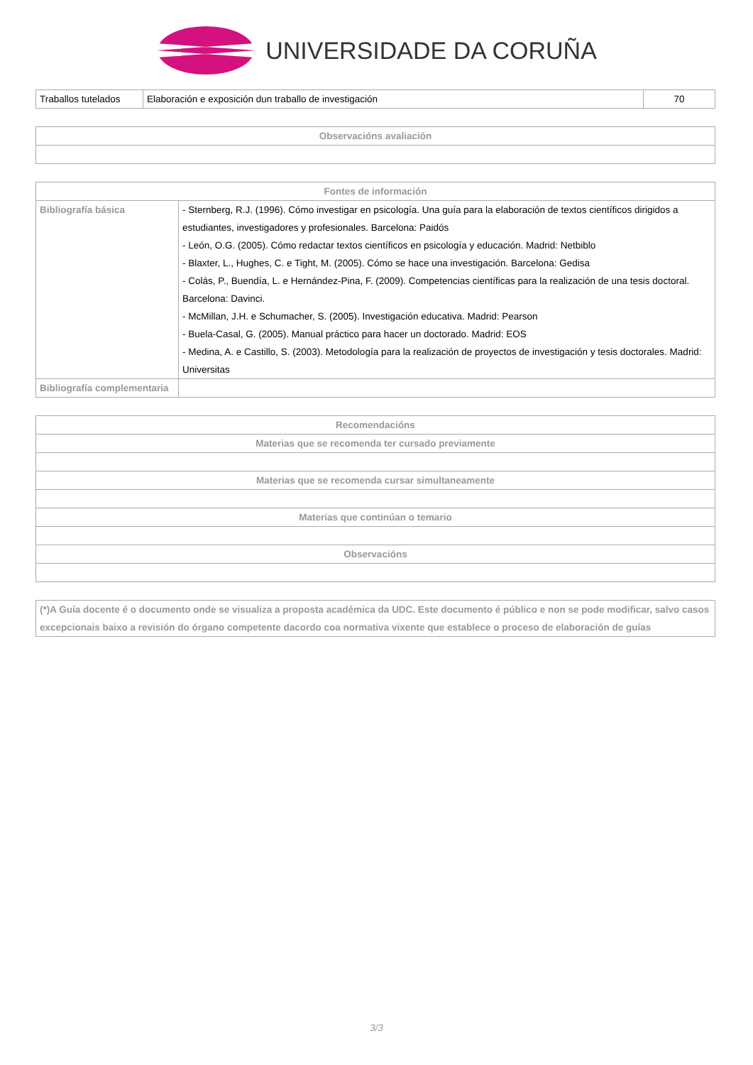UNIVERSIDADE DA CORUÑA
| Traballos tutelados | Elaboración e exposición dun traballo de investigación | 70 |
| Observacións avaliación |
| --- |
| Fontes de información | |
| --- | --- |
| Bibliografía básica | - Sternberg, R.J. (1996). Cómo investigar en psicología. Una guía para la elaboración de textos científicos dirigidos a estudiantes, investigadores y profesionales. Barcelona: Paidós - León, O.G. (2005). Cómo redactar textos científicos en psicología y educación. Madrid: Netbiblo - Blaxter, L., Hughes, C. e Tight, M. (2005). Cómo se hace una investigación. Barcelona: Gedisa - Colás, P., Buendía, L. e Hernández-Pina, F. (2009). Competencias científicas para la realización de una tesis doctoral. Barcelona: Davinci. - McMillan, J.H. e Schumacher, S. (2005). Investigación educativa. Madrid: Pearson - Buela-Casal, G. (2005). Manual práctico para hacer un doctorado. Madrid: EOS - Medina, A. e Castillo, S. (2003). Metodología para la realización de proyectos de investigación y tesis doctorales. Madrid: Universitas |
| Bibliografía complementaria | |
| Recomendacións |
| --- |
| Materias que se recomenda ter cursado previamente |
| Materias que se recomenda cursar simultaneamente |
| Materias que continúan o temario |
| Observacións |
| (*)A Guía docente é o documento onde se visualiza a proposta académica da UDC. Este documento é público e non se pode modificar, salvo casos excepcionais baixo a revisión do órgano competente dacordo coa normativa vixente que establece o proceso de elaboración de guías |
3/3